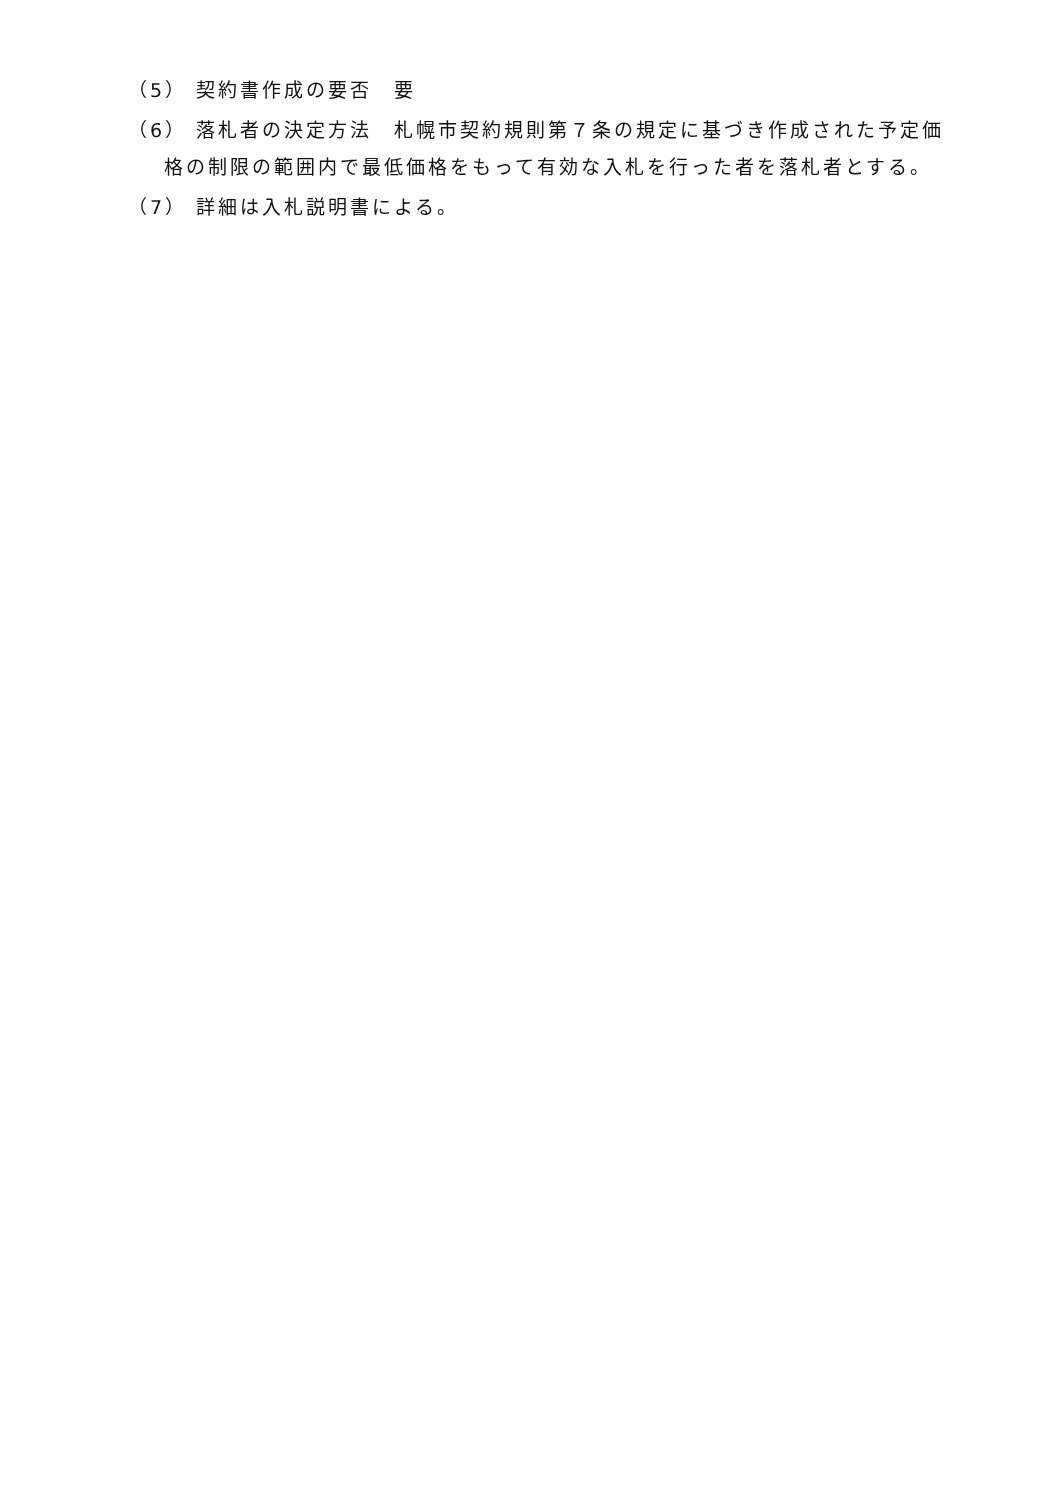（5） 契約書作成の要否　要
（6） 落札者の決定方法　札幌市契約規則第７条の規定に基づき作成された予定価格の制限の範囲内で最低価格をもって有効な入札を行った者を落札者とする。
（7） 詳細は入札説明書による。